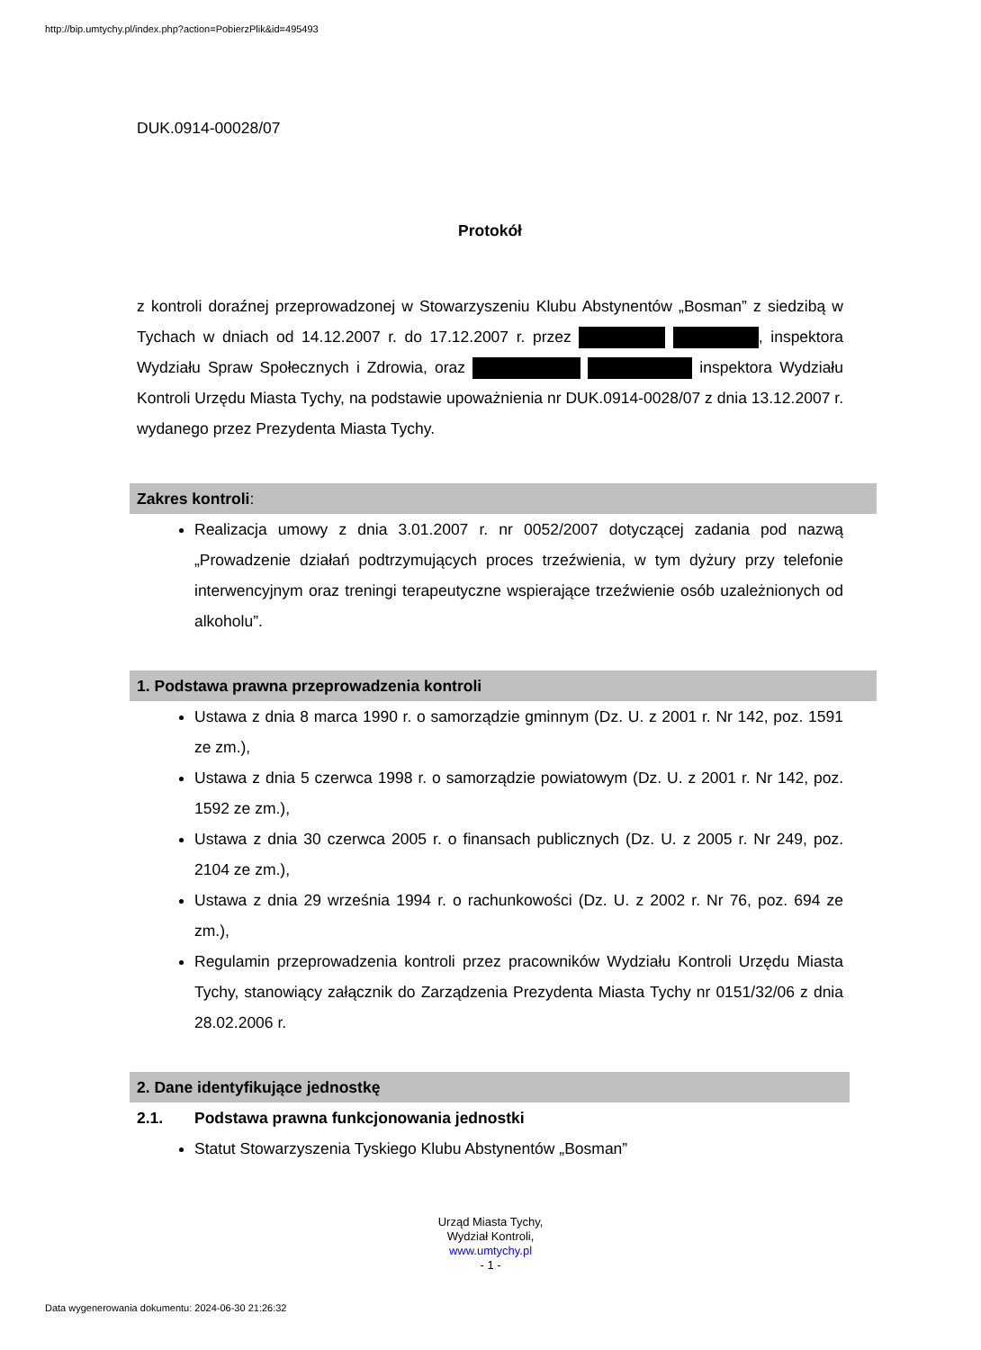http://bip.umtychy.pl/index.php?action=PobierzPlik&id=495493
DUK.0914-00028/07
Protokół
z kontroli doraźnej przeprowadzonej w Stowarzyszeniu Klubu Abstynentów „Bosman” z siedzibą w Tychach w dniach od 14.12.2007 r. do 17.12.2007 r. przez , inspektora Wydziału Spraw Społecznych i Zdrowia, oraz inspektora Wydziału Kontroli Urzędu Miasta Tychy, na podstawie upoważnienia nr DUK.0914-0028/07 z dnia 13.12.2007 r. wydanego przez Prezydenta Miasta Tychy.
Zakres kontroli:
Realizacja umowy z dnia 3.01.2007 r. nr 0052/2007 dotyczącej zadania pod nazwą „Prowadzenie działań podtrzymujących proces trzeźwienia, w tym dyżury przy telefonie interwencyjnym oraz treningi terapeutyczne wspierające trzeźwienie osób uzależnionych od alkoholu”.
1. Podstawa prawna przeprowadzenia kontroli
Ustawa z dnia 8 marca 1990 r. o samorządzie gminnym (Dz. U. z 2001 r. Nr 142, poz. 1591 ze zm.),
Ustawa z dnia 5 czerwca 1998 r. o samorządzie powiatowym (Dz. U. z 2001 r. Nr 142, poz. 1592 ze zm.),
Ustawa z dnia 30 czerwca 2005 r. o finansach publicznych (Dz. U. z 2005 r. Nr 249, poz. 2104 ze zm.),
Ustawa z dnia 29 września 1994 r. o rachunkowości (Dz. U. z 2002 r. Nr 76, poz. 694 ze zm.),
Regulamin przeprowadzenia kontroli przez pracowników Wydziału Kontroli Urzędu Miasta Tychy, stanowiący załącznik do Zarządzenia Prezydenta Miasta Tychy nr 0151/32/06 z dnia 28.02.2006 r.
2. Dane identyfikujące jednostkę
2.1. Podstawa prawna funkcjonowania jednostki
Statut Stowarzyszenia Tyskiego Klubu Abstynentów „Bosman”
Urząd Miasta Tychy,
Wydział Kontroli,
www.umtychy.pl
- 1 -
Data wygenerowania dokumentu: 2024-06-30 21:26:32